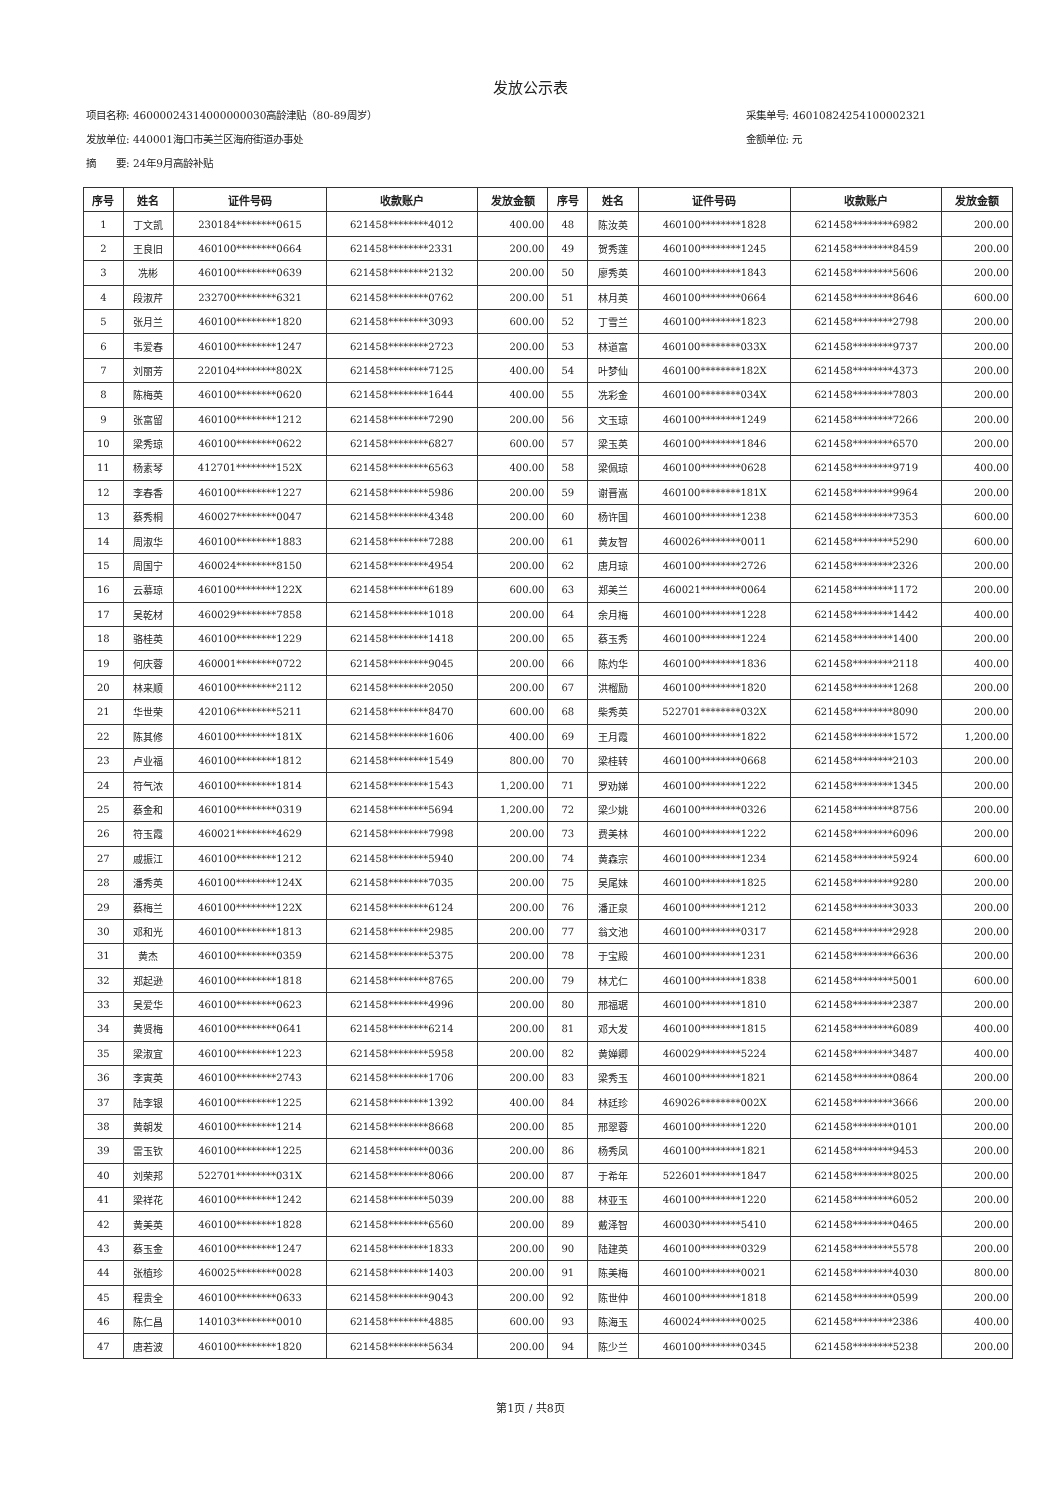发放公示表
项目名称: 46000024314000000030高龄津贴（80-89周岁）
发放单位: 440001海口市美兰区海府街道办事处
摘　　要: 24年9月高龄补贴
采集单号: 46010824254100002321
金额单位: 元
| 序号 | 姓名 | 证件号码 | 收款账户 | 发放金额 | 序号 | 姓名 | 证件号码 | 收款账户 | 发放金额 |
| --- | --- | --- | --- | --- | --- | --- | --- | --- | --- |
| 1 | 丁文凯 | 230184********0615 | 621458********4012 | 400.00 | 48 | 陈汝英 | 460100********1828 | 621458********6982 | 200.00 |
| 2 | 王良旧 | 460100********0664 | 621458********2331 | 200.00 | 49 | 贺秀莲 | 460100********1245 | 621458********8459 | 200.00 |
| 3 | 冼彬 | 460100********0639 | 621458********2132 | 200.00 | 50 | 廖秀英 | 460100********1843 | 621458********5606 | 200.00 |
| 4 | 段淑芹 | 232700********6321 | 621458********0762 | 200.00 | 51 | 林月英 | 460100********0664 | 621458********8646 | 600.00 |
| 5 | 张月兰 | 460100********1820 | 621458********3093 | 600.00 | 52 | 丁雪兰 | 460100********1823 | 621458********2798 | 200.00 |
| 6 | 韦爱春 | 460100********1247 | 621458********2723 | 200.00 | 53 | 林道富 | 460100********033X | 621458********9737 | 200.00 |
| 7 | 刘丽芳 | 220104********802X | 621458********7125 | 400.00 | 54 | 叶梦仙 | 460100********182X | 621458********4373 | 200.00 |
| 8 | 陈梅英 | 460100********0620 | 621458********1644 | 400.00 | 55 | 冼彩金 | 460100********034X | 621458********7803 | 200.00 |
| 9 | 张富留 | 460100********1212 | 621458********7290 | 200.00 | 56 | 文玉琼 | 460100********1249 | 621458********7266 | 200.00 |
| 10 | 梁秀琼 | 460100********0622 | 621458********6827 | 600.00 | 57 | 梁玉英 | 460100********1846 | 621458********6570 | 200.00 |
| 11 | 杨素琴 | 412701********152X | 621458********6563 | 400.00 | 58 | 梁佩琼 | 460100********0628 | 621458********9719 | 400.00 |
| 12 | 李春香 | 460100********1227 | 621458********5986 | 200.00 | 59 | 谢晋嵩 | 460100********181X | 621458********9964 | 200.00 |
| 13 | 蔡秀桐 | 460027********0047 | 621458********4348 | 200.00 | 60 | 杨许国 | 460100********1238 | 621458********7353 | 600.00 |
| 14 | 周淑华 | 460100********1883 | 621458********7288 | 200.00 | 61 | 黄友智 | 460026********0011 | 621458********5290 | 600.00 |
| 15 | 周国宁 | 460024********8150 | 621458********4954 | 200.00 | 62 | 唐月琼 | 460100********2726 | 621458********2326 | 200.00 |
| 16 | 云慕琼 | 460100********122X | 621458********6189 | 600.00 | 63 | 郑美兰 | 460021********0064 | 621458********1172 | 200.00 |
| 17 | 吴乾材 | 460029********7858 | 621458********1018 | 200.00 | 64 | 余月梅 | 460100********1228 | 621458********1442 | 400.00 |
| 18 | 骆桂英 | 460100********1229 | 621458********1418 | 200.00 | 65 | 蔡玉秀 | 460100********1224 | 621458********1400 | 200.00 |
| 19 | 何庆蓉 | 460001********0722 | 621458********9045 | 200.00 | 66 | 陈灼华 | 460100********1836 | 621458********2118 | 400.00 |
| 20 | 林来顺 | 460100********2112 | 621458********2050 | 200.00 | 67 | 洪榴励 | 460100********1820 | 621458********1268 | 200.00 |
| 21 | 华世荣 | 420106********5211 | 621458********8470 | 600.00 | 68 | 柴秀英 | 522701********032X | 621458********8090 | 200.00 |
| 22 | 陈其修 | 460100********181X | 621458********1606 | 400.00 | 69 | 王月霞 | 460100********1822 | 621458********1572 | 1,200.00 |
| 23 | 卢业福 | 460100********1812 | 621458********1549 | 800.00 | 70 | 梁桂转 | 460100********0668 | 621458********2103 | 200.00 |
| 24 | 符气浓 | 460100********1814 | 621458********1543 | 1,200.00 | 71 | 罗劝娣 | 460100********1222 | 621458********1345 | 200.00 |
| 25 | 蔡金和 | 460100********0319 | 621458********5694 | 1,200.00 | 72 | 梁少姚 | 460100********0326 | 621458********8756 | 200.00 |
| 26 | 符玉霞 | 460021********4629 | 621458********7998 | 200.00 | 73 | 费美林 | 460100********1222 | 621458********6096 | 200.00 |
| 27 | 戚振江 | 460100********1212 | 621458********5940 | 200.00 | 74 | 黄森宗 | 460100********1234 | 621458********5924 | 600.00 |
| 28 | 潘秀英 | 460100********124X | 621458********7035 | 200.00 | 75 | 吴尾妹 | 460100********1825 | 621458********9280 | 200.00 |
| 29 | 蔡梅兰 | 460100********122X | 621458********6124 | 200.00 | 76 | 潘正泉 | 460100********1212 | 621458********3033 | 200.00 |
| 30 | 邓和光 | 460100********1813 | 621458********2985 | 200.00 | 77 | 翁文池 | 460100********0317 | 621458********2928 | 200.00 |
| 31 | 黄杰 | 460100********0359 | 621458********5375 | 200.00 | 78 | 于宝殿 | 460100********1231 | 621458********6636 | 200.00 |
| 32 | 郑起逊 | 460100********1818 | 621458********8765 | 200.00 | 79 | 林尤仁 | 460100********1838 | 621458********5001 | 600.00 |
| 33 | 吴爱华 | 460100********0623 | 621458********4996 | 200.00 | 80 | 邢福琚 | 460100********1810 | 621458********2387 | 200.00 |
| 34 | 黄贤梅 | 460100********0641 | 621458********6214 | 200.00 | 81 | 邓大发 | 460100********1815 | 621458********6089 | 400.00 |
| 35 | 梁淑宜 | 460100********1223 | 621458********5958 | 200.00 | 82 | 黄婵卿 | 460029********5224 | 621458********3487 | 400.00 |
| 36 | 李寅英 | 460100********2743 | 621458********1706 | 200.00 | 83 | 梁秀玉 | 460100********1821 | 621458********0864 | 200.00 |
| 37 | 陆李银 | 460100********1225 | 621458********1392 | 400.00 | 84 | 林廷珍 | 469026********002X | 621458********3666 | 200.00 |
| 38 | 黄朝发 | 460100********1214 | 621458********8668 | 200.00 | 85 | 邢翠蓉 | 460100********1220 | 621458********0101 | 200.00 |
| 39 | 雷玉钦 | 460100********1225 | 621458********0036 | 200.00 | 86 | 杨秀凤 | 460100********1821 | 621458********9453 | 200.00 |
| 40 | 刘荣邦 | 522701********031X | 621458********8066 | 200.00 | 87 | 于希年 | 522601********1847 | 621458********8025 | 200.00 |
| 41 | 梁祥花 | 460100********1242 | 621458********5039 | 200.00 | 88 | 林亚玉 | 460100********1220 | 621458********6052 | 200.00 |
| 42 | 黄美英 | 460100********1828 | 621458********6560 | 200.00 | 89 | 戴泽智 | 460030********5410 | 621458********0465 | 200.00 |
| 43 | 蔡玉金 | 460100********1247 | 621458********1833 | 200.00 | 90 | 陆建英 | 460100********0329 | 621458********5578 | 200.00 |
| 44 | 张植珍 | 460025********0028 | 621458********1403 | 200.00 | 91 | 陈美梅 | 460100********0021 | 621458********4030 | 800.00 |
| 45 | 程贵全 | 460100********0633 | 621458********9043 | 200.00 | 92 | 陈世仲 | 460100********1818 | 621458********0599 | 200.00 |
| 46 | 陈仁昌 | 140103********0010 | 621458********4885 | 600.00 | 93 | 陈海玉 | 460024********0025 | 621458********2386 | 400.00 |
| 47 | 唐若波 | 460100********1820 | 621458********5634 | 200.00 | 94 | 陈少兰 | 460100********0345 | 621458********5238 | 200.00 |
第1页 / 共8页